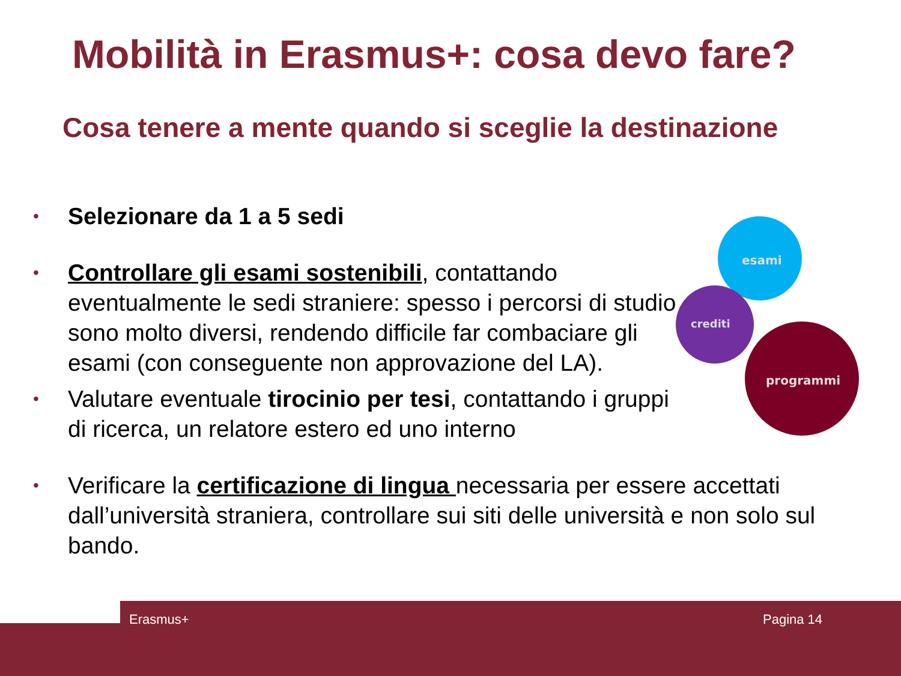Mobilità in Erasmus+: cosa devo fare?
Cosa tenere a mente quando si sceglie la destinazione
• Selezionare da 1 a 5 sedi
• Controllare gli esami sostenibili, contattando eventualmente le sedi straniere: spesso i percorsi di studio sono molto diversi, rendendo difficile far combaciare gli esami (con conseguente non approvazione del LA).
• Valutare eventuale tirocinio per tesi, contattando i gruppi di ricerca, un relatore estero ed uno interno
• Verificare la certificazione di lingua necessaria per essere accettati dall’università straniera, controllare sui siti delle università e non solo sul bando.
esami
crediti
programmi
Erasmus+ Pagina 14